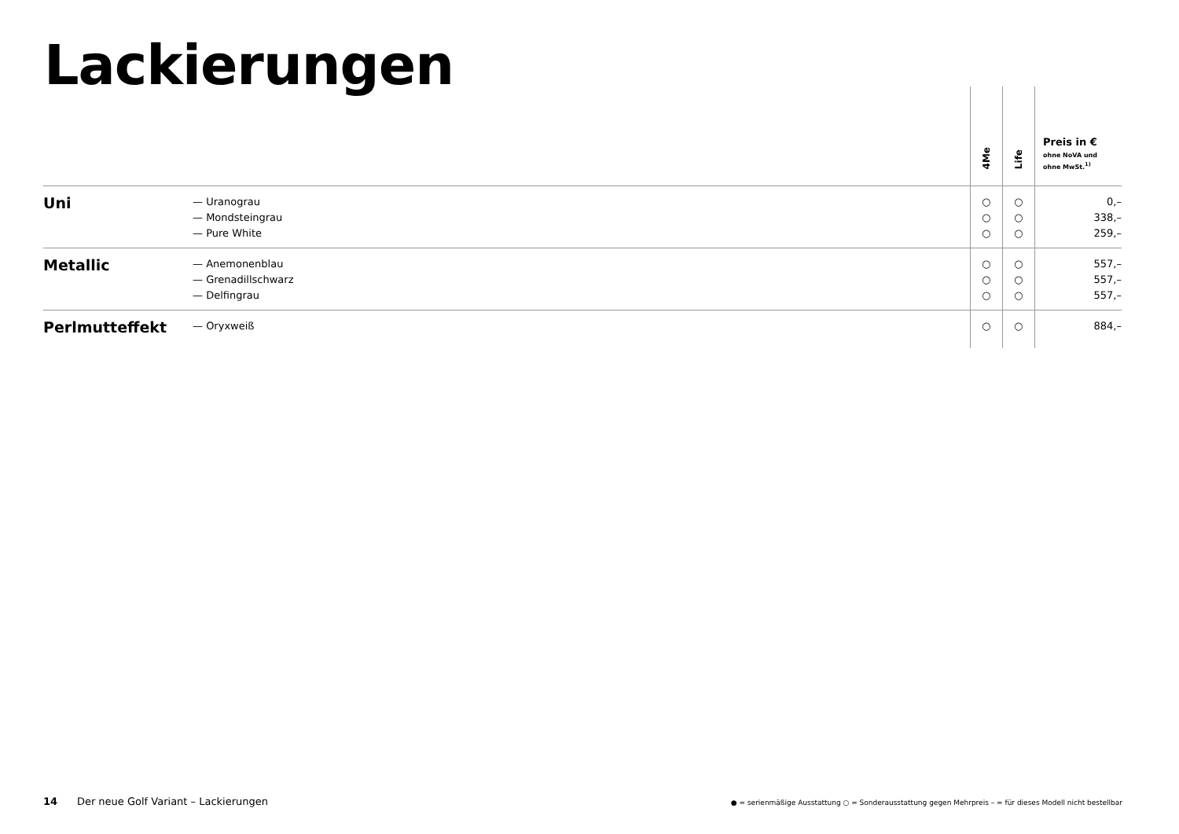Lackierungen
| | | 4Me | Life | Preis in € ohne NoVA und ohne MwSt.<sup>1)</sup> |
| --- | --- | --- | --- | --- |
| Uni | — Uranograu — Mondsteingrau — Pure White | ○ ○ ○ | ○ ○ ○ | 0,– 338,– 259,– |
| Metallic | — Anemonenblau — Grenadillschwarz — Delfingrau | ○ ○ ○ | ○ ○ ○ | 557,– 557,– 557,– |
| Perlmutteffekt | — Oryxweiß | ○ | ○ | 884,– |
14 Der neue Golf Variant – Lackierungen
● = serienmäßige Ausstattung ○ = Sonderausstattung gegen Mehrpreis – = für dieses Modell nicht bestellbar